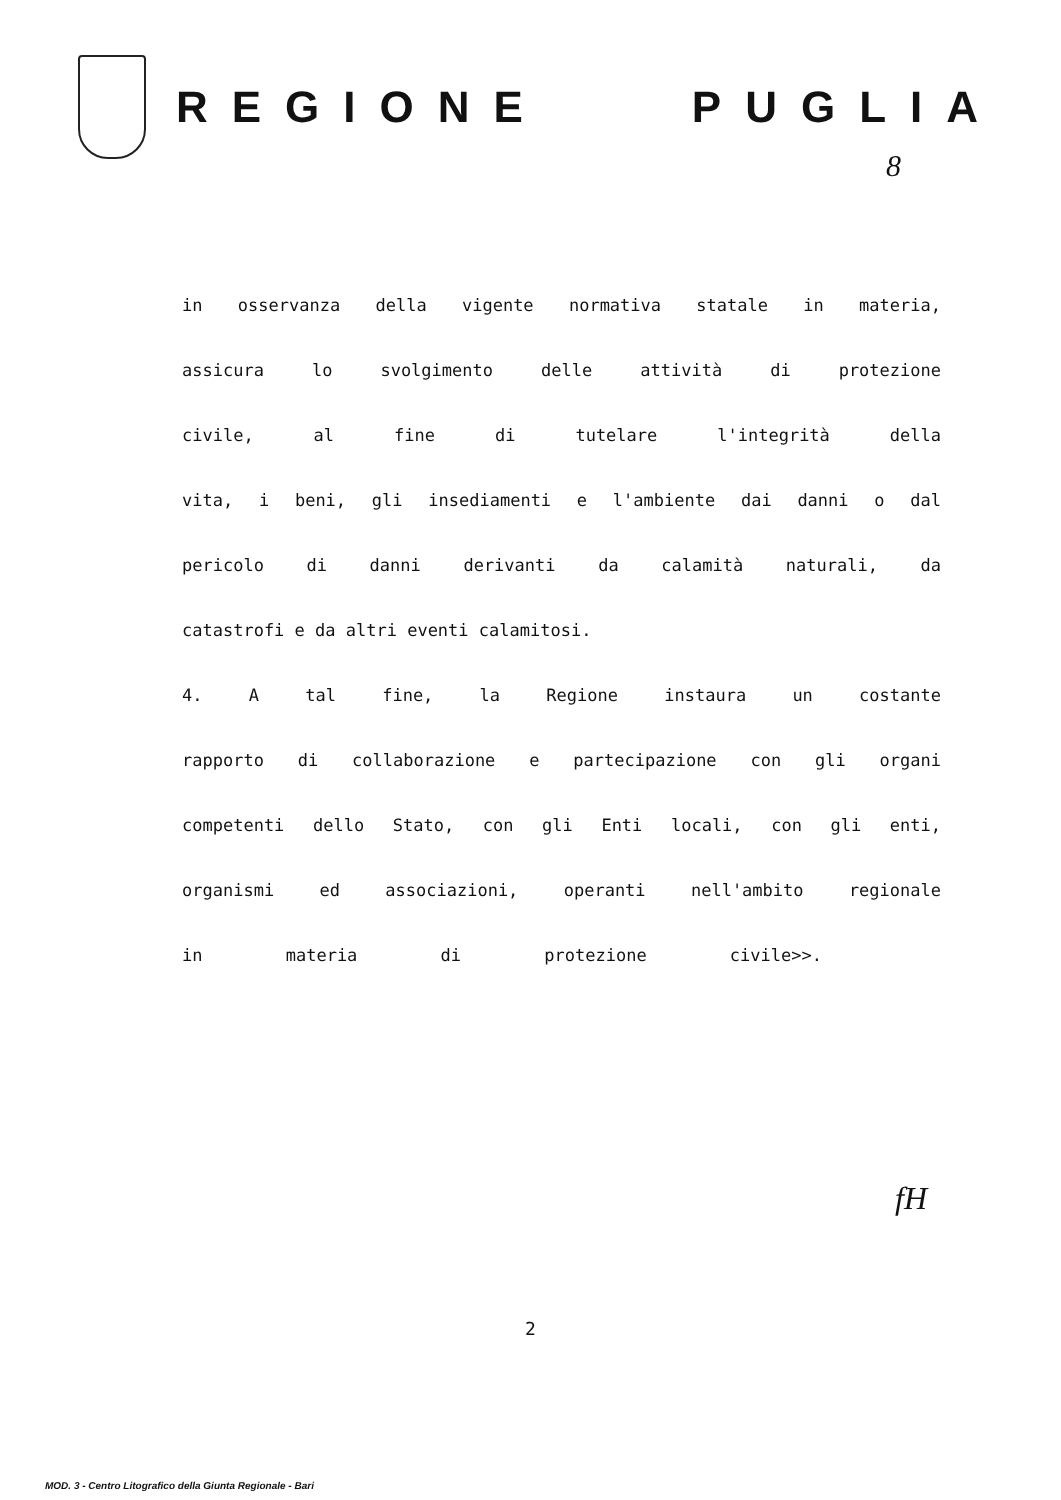REGIONE PUGLIA
8
in osservanza della vigente normativa statale in materia,
assicura lo svolgimento delle attività di protezione
civile, al fine di tutelare l'integrità della
vita, i beni, gli insediamenti e l'ambiente dai danni o dal
pericolo di danni derivanti da calamità naturali, da
catastrofi e da altri eventi calamitosi.
4. A tal fine, la Regione instaura un costante
rapporto di collaborazione e partecipazione con gli organi
competenti dello Stato, con gli Enti locali, con gli enti,
organismi ed associazioni, operanti nell'ambito regionale
in materia di protezione civile>>.
2
fH
MOD. 3 - Centro Litografico della Giunta Regionale - Bari